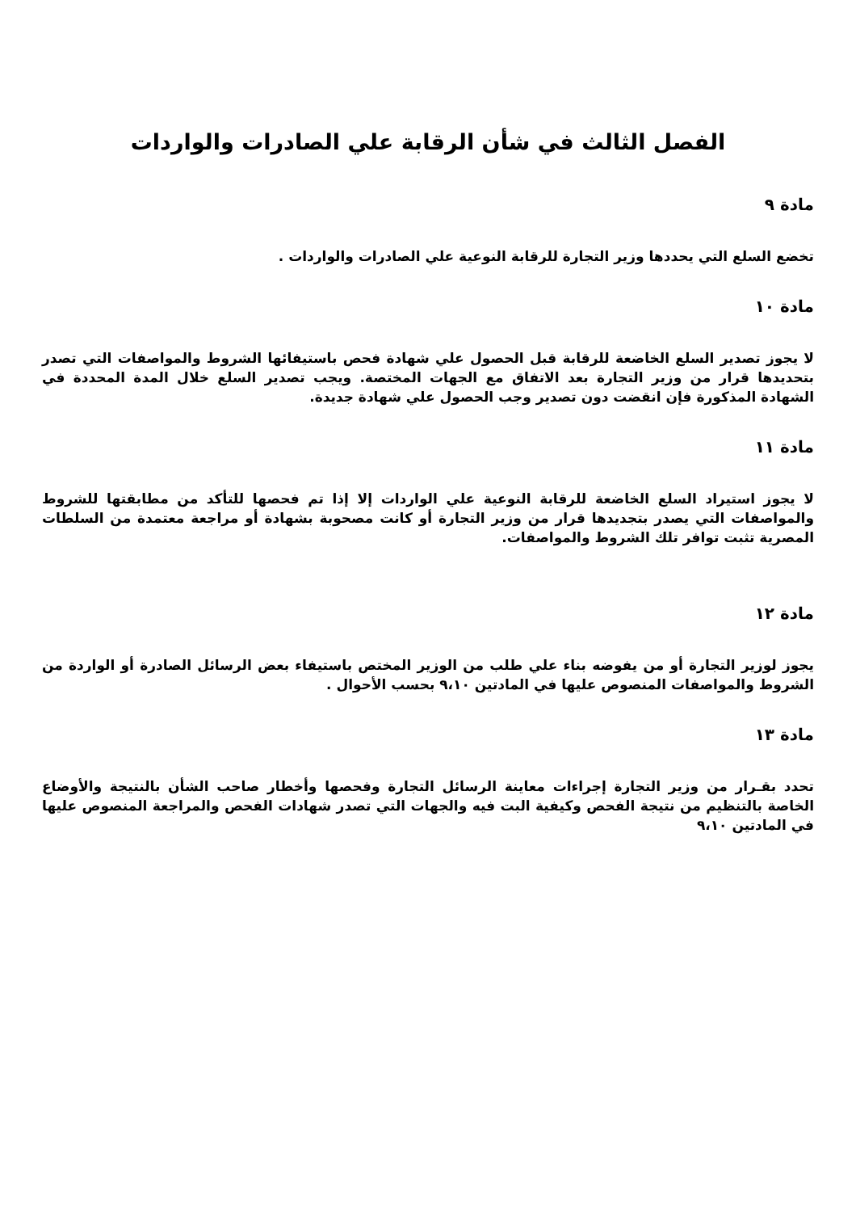الفصل الثالث في شأن الرقابة علي الصادرات والواردات
مادة ٩
تخضع السلع التي يحددها وزير التجارة للرقابة النوعية علي الصادرات والواردات .
مادة ١٠
لا يجوز تصدير السلع الخاضعة للرقابة قبل الحصول علي شهادة فحص باستيفائها الشروط والمواصفات التي تصدر بتحديدها قرار من وزير التجارة بعد الاتفاق مع الجهات المختصة. ويجب تصدير السلع خلال المدة المحددة في الشهادة المذكورة فإن انقضت دون تصدير وجب الحصول علي شهادة جديدة.
مادة ١١
لا يجوز استيراد السلع الخاضعة للرقابة النوعية علي الواردات إلا إذا تم فحصها للتأكد من مطابقتها للشروط والمواصفات التي يصدر بتجديدها قرار من وزير التجارة أو كانت مصحوبة بشهادة أو مراجعة معتمدة من السلطات المصرية تثبت توافر تلك الشروط والمواصفات.
مادة ١٢
يجوز لوزير التجارة أو من يفوضه بناء علي طلب من الوزير المختص باستيفاء بعض الرسائل الصادرة أو الواردة من الشروط والمواصفات المنصوص عليها في المادتين ٩،١٠ بحسب الأحوال .
مادة ١٣
تحدد بقـرار من وزير التجارة إجراءات معاينة الرسائل التجارة وفحصها وأخطار صاحب الشأن بالنتيجة والأوضاع الخاصة بالتنظيم من نتيجة الفحص وكيفية البت فيه والجهات التي تصدر شهادات الفحص والمراجعة المنصوص عليها في المادتين ٩،١٠